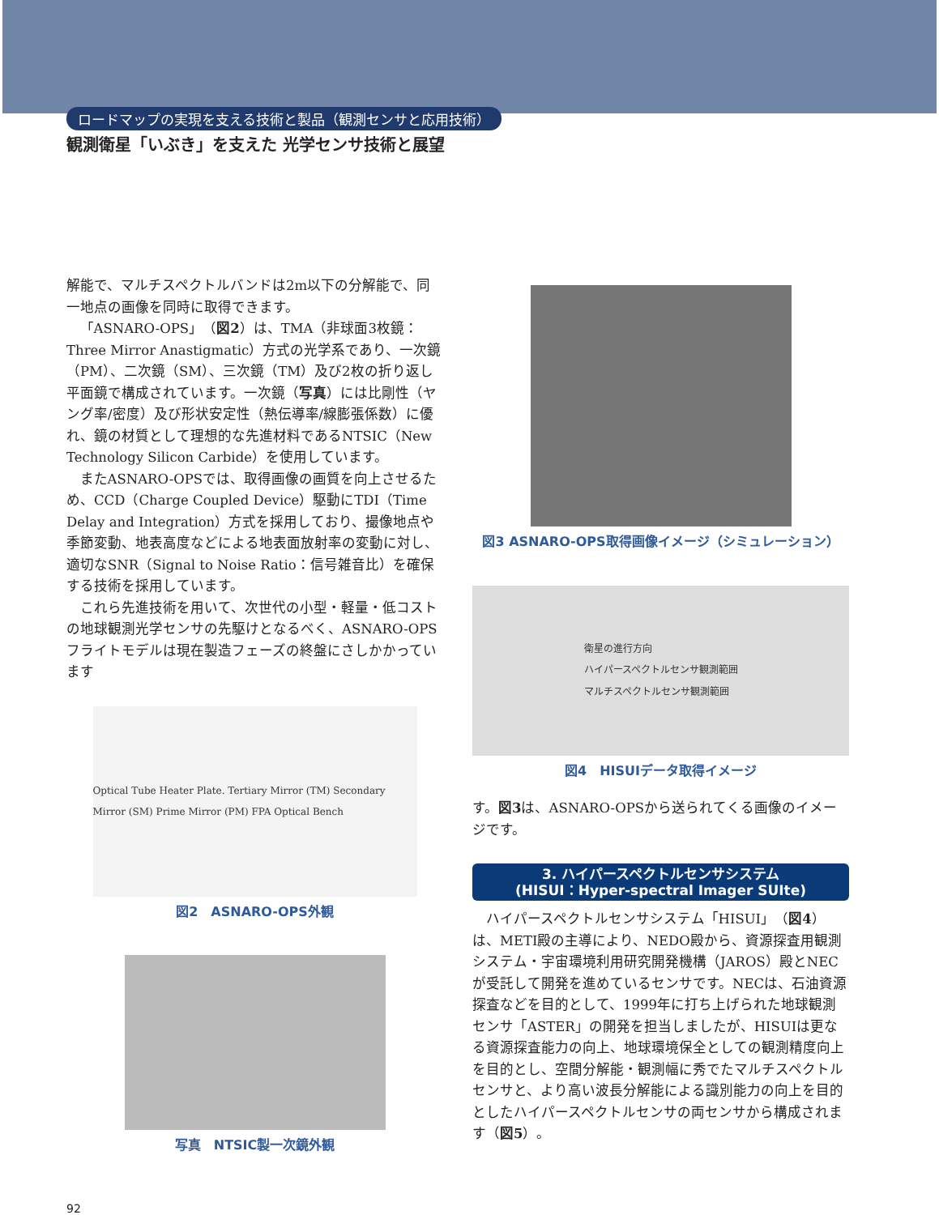ロードマップの実現を支える技術と製品（観測センサと応用技術）
観測衛星「いぶき」を支えた 光学センサ技術と展望
解能で、マルチスペクトルバンドは2m以下の分解能で、同一地点の画像を同時に取得できます。
「ASNARO-OPS」（図2）は、TMA（非球面3枚鏡：Three Mirror Anastigmatic）方式の光学系であり、一次鏡（PM）、二次鏡（SM）、三次鏡（TM）及び2枚の折り返し平面鏡で構成されています。一次鏡（写真）には比剛性（ヤング率/密度）及び形状安定性（熱伝導率/線膨張係数）に優れ、鏡の材質として理想的な先進材料であるNTSIC（New Technology Silicon Carbide）を使用しています。
またASNARO-OPSでは、取得画像の画質を向上させるため、CCD（Charge Coupled Device）駆動にTDI（Time Delay and Integration）方式を採用しており、撮像地点や季節変動、地表高度などによる地表面放射率の変動に対し、適切なSNR（Signal to Noise Ratio：信号雑音比）を確保する技術を採用しています。
これら先進技術を用いて、次世代の小型・軽量・低コストの地球観測光学センサの先駆けとなるべく、ASNARO-OPSフライトモデルは現在製造フェーズの終盤にさしかかっています
Optical Tube Heater Plate. Tertiary Mirror (TM) Secondary Mirror (SM) Prime Mirror (PM) FPA Optical Bench
図2　ASNARO-OPS外観
写真　NTSIC製一次鏡外観
図3 ASNARO-OPS取得画像イメージ（シミュレーション）
衛星の進行方向
ハイパースペクトルセンサ観測範囲
マルチスペクトルセンサ観測範囲
図4　HISUIデータ取得イメージ
す。図3は、ASNARO-OPSから送られてくる画像のイメージです。
3. ハイパースペクトルセンサシステム
(HISUI：Hyper-spectral Imager SUIte)
ハイパースペクトルセンサシステム「HISUI」（図4）は、METI殿の主導により、NEDO殿から、資源探査用観測システム・宇宙環境利用研究開発機構（JAROS）殿とNECが受託して開発を進めているセンサです。NECは、石油資源探査などを目的として、1999年に打ち上げられた地球観測センサ「ASTER」の開発を担当しましたが、HISUIは更なる資源探査能力の向上、地球環境保全としての観測精度向上を目的とし、空間分解能・観測幅に秀でたマルチスペクトルセンサと、より高い波長分解能による識別能力の向上を目的としたハイパースペクトルセンサの両センサから構成されます（図5）。
92